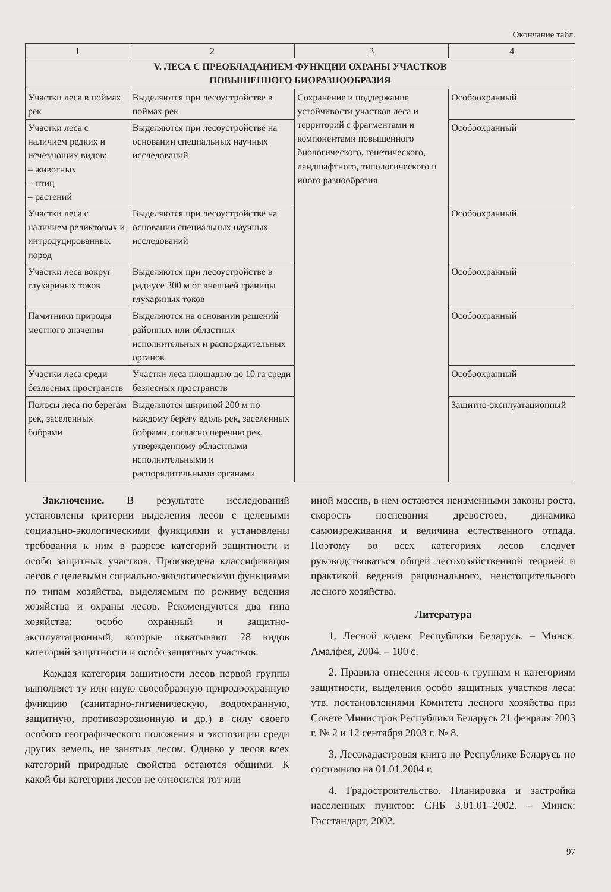Окончание табл.
| 1 | 2 | 3 | 4 |
| --- | --- | --- | --- |
| V. ЛЕСА С ПРЕОБЛАДАНИЕМ ФУНКЦИИ ОХРАНЫ УЧАСТКОВ ПОВЫШЕННОГО БИОРАЗНООБРАЗИЯ | | | |
| Участки леса в поймах рек | Выделяются при лесоустройстве в поймах рек | Сохранение и поддержание устойчивости участков леса и территорий с фрагментами и компонентами повышенного биологического, генетического, ландшафтного, типологического и иного разнообразия | Особоохранный |
| Участки леса с наличием редких и исчезающих видов: – животных – птиц – растений | Выделяются при лесоустройстве на основании специальных научных исследований | | Особоохранный |
| Участки леса с наличием реликтовых и интродуцированных пород | Выделяются при лесоустройстве на основании специальных научных исследований | | Особоохранный |
| Участки леса вокруг глухариных токов | Выделяются при лесоустройстве в радиусе 300 м от внешней границы глухариных токов | | Особоохранный |
| Памятники природы местного значения | Выделяются на основании решений районных или областных исполнительных и распорядительных органов | | Особоохранный |
| Участки леса среди безлесных пространств | Участки леса площадью до 10 га среди безлесных пространств | | Особоохранный |
| Полосы леса по берегам рек, заселенных бобрами | Выделяются шириной 200 м по каждому берегу вдоль рек, заселенных бобрами, согласно перечню рек, утвержденному областными исполнительными и распорядительными органами | | Защитно-эксплуатационный |
Заключение. В результате исследований установлены критерии выделения лесов с целевыми социально-экологическими функциями и установлены требования к ним в разрезе категорий защитности и особо защитных участков. Произведена классификация лесов с целевыми социально-экологическими функциями по типам хозяйства, выделяемым по режиму ведения хозяйства и охраны лесов. Рекомендуются два типа хозяйства: особо охранный и защитно-эксплуатационный, которые охватывают 28 видов категорий защитности и особо защитных участков.
Каждая категория защитности лесов первой группы выполняет ту или иную своеобразную природоохранную функцию (санитарно-гигиеническую, водоохранную, защитную, противоэрозионную и др.) в силу своего особого географического положения и экспозиции среди других земель, не занятых лесом. Однако у лесов всех категорий природные свойства остаются общими. К какой бы категории лесов не относился тот или
иной массив, в нем остаются неизменными законы роста, скорость поспевания древостоев, динамика самоизреживания и величина естественного отпада. Поэтому во всех категориях лесов следует руководствоваться общей лесохозяйственной теорией и практикой ведения рационального, неистощительного лесного хозяйства.
Литература
1. Лесной кодекс Республики Беларусь. – Минск: Амалфея, 2004. – 100 с.
2. Правила отнесения лесов к группам и категориям защитности, выделения особо защитных участков леса: утв. постановлениями Комитета лесного хозяйства при Совете Министров Республики Беларусь 21 февраля 2003 г. № 2 и 12 сентября 2003 г. № 8.
3. Лесокадастровая книга по Республике Беларусь по состоянию на 01.01.2004 г.
4. Градостроительство. Планировка и застройка населенных пунктов: СНБ 3.01.01–2002. – Минск: Госстандарт, 2002.
97